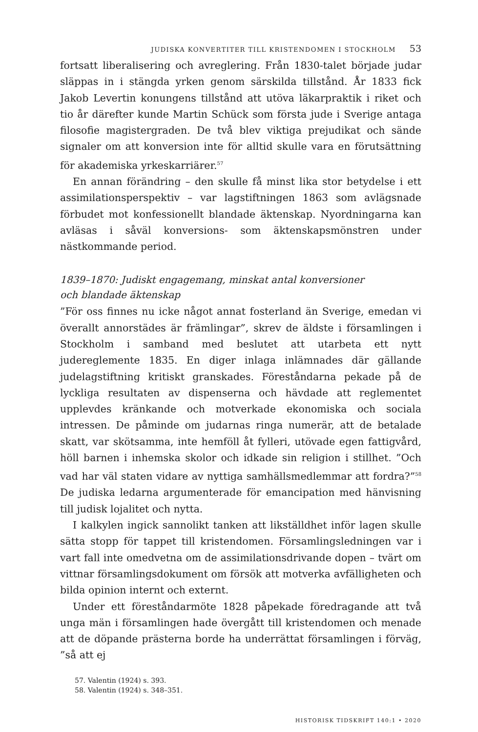JUDISKA KONVERTITER TILL KRISTENDOMEN I STOCKHOLM 53
fortsatt liberalisering och avreglering. Från 1830-talet började judar släppas in i stängda yrken genom särskilda tillstånd. År 1833 fick Jakob Levertin konungens tillstånd att utöva läkarpraktik i riket och tio år därefter kunde Martin Schück som första jude i Sverige antaga filosofie magistergraden. De två blev viktiga prejudikat och sände signaler om att konversion inte för alltid skulle vara en förutsättning för akademiska yrkeskarriärer.<sup>57</sup>
En annan förändring – den skulle få minst lika stor betydelse i ett assimilationsperspektiv – var lagstiftningen 1863 som avlägsnade förbudet mot konfessionellt blandade äktenskap. Nyordningarna kan avläsas i såväl konversions- som äktenskapsmönstren under nästkommande period.
1839–1870: Judiskt engagemang, minskat antal konversioner
och blandade äktenskap
”För oss finnes nu icke något annat fosterland än Sverige, emedan vi överallt annorstädes är främlingar”, skrev de äldste i församlingen i Stockholm i samband med beslutet att utarbeta ett nytt judereglemente 1835. En diger inlaga inlämnades där gällande judelagstiftning kritiskt granskades. Föreståndarna pekade på de lyckliga resultaten av dispenserna och hävdade att reglementet upplevdes kränkande och motverkade ekonomiska och sociala intressen. De påminde om judarnas ringa numerär, att de betalade skatt, var skötsamma, inte hemföll åt fylleri, utövade egen fattigvård, höll barnen i inhemska skolor och idkade sin religion i stillhet. ”Och vad har väl staten vidare av nyttiga samhällsmedlemmar att fordra?”<sup>58</sup> De judiska ledarna argumenterade för emancipation med hänvisning till judisk lojalitet och nytta.
I kalkylen ingick sannolikt tanken att likställdhet inför lagen skulle sätta stopp för tappet till kristendomen. Församlingsledningen var i vart fall inte omedvetna om de assimilationsdrivande dopen – tvärt om vittnar församlingsdokument om försök att motverka avfälligheten och bilda opinion internt och externt.
Under ett föreståndarmöte 1828 påpekade föredragande att två unga män i församlingen hade övergått till kristendomen och menade att de döpande prästerna borde ha underrättat församlingen i förväg, ”så att ej
57. Valentin (1924) s. 393.
58. Valentin (1924) s. 348–351.
HISTORISK TIDSKRIFT 140:1 • 2020